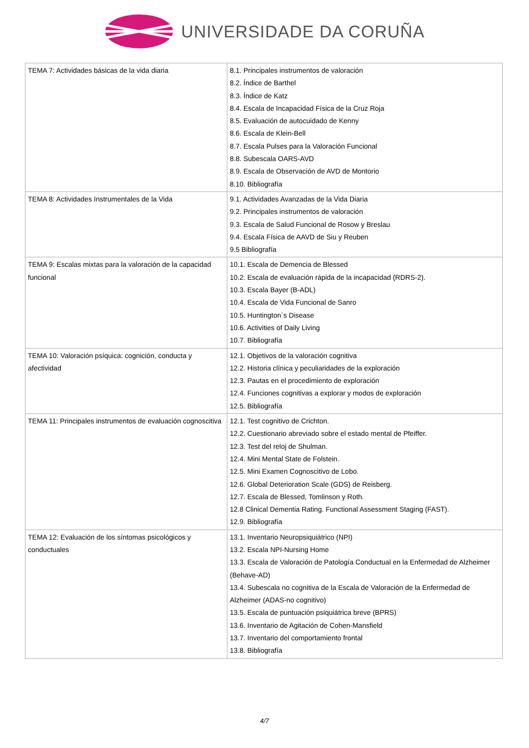UNIVERSIDADE DA CORUÑA
| TEMA 7: Actividades básicas de la vida diaria | 8.1. Principales instrumentos de valoración 8.2. Índice de Barthel 8.3. Índice de Katz 8.4. Escala de Incapacidad Física de la Cruz Roja 8.5. Evaluación de autocuidado de Kenny 8.6. Escala de Klein-Bell 8.7. Escala Pulses para la Valoración Funcional 8.8. Subescala OARS-AVD 8.9. Escala de Observación de AVD de Montorio 8.10. Bibliografía |
| TEMA 8: Actividades Instrumentales de la Vida | 9.1. Actividades Avanzadas de la Vida Diaria 9.2. Principales instrumentos de valoración 9.3. Escala de Salud Funcional de Rosow y Breslau 9.4. Escala Física de AAVD de Siu y Reuben 9.5 Bibliografía |
| TEMA 9: Escalas mixtas para la valoración de la capacidad funcional | 10.1. Escala de Demencia de Blessed 10.2. Escala de evaluación rápida de la incapacidad (RDRS-2). 10.3. Escala Bayer (B-ADL) 10.4. Escala de Vida Funcional de Sanro 10.5. Huntington´s Disease 10.6. Activities of Daily Living 10.7. Bibliografía |
| TEMA 10: Valoración psíquica: cognición, conducta y afectividad | 12.1. Objetivos de la valoración cognitiva 12.2. Historia clínica y peculiaridades de la exploración 12.3. Pautas en el procedimiento de exploración 12.4. Funciones cognitivas a explorar y modos de exploración 12.5. Bibliografía |
| TEMA 11: Principales instrumentos de evaluación cognoscitiva | 12.1. Test cognitivo de Crichton. 12.2. Cuestionario abreviado sobre el estado mental de Pfeiffer. 12.3. Test del reloj de Shulman. 12.4. Mini Mental State de Folstein. 12.5. Mini Examen Cognoscitivo de Lobo. 12.6. Global Deterioration Scale (GDS) de Reisberg. 12.7. Escala de Blessed, Tomlinson y Roth. 12.8 Clinical Dementia Rating. Functional Assessment Staging (FAST). 12.9. Bibliografía |
| TEMA 12: Evaluación de los síntomas psicológicos y conductuales | 13.1. Inventario Neuropsiquiátrico (NPI) 13.2. Escala NPI-Nursing Home 13.3. Escala de Valoración de Patología Conductual en la Enfermedad de Alzheimer (Behave-AD) 13.4. Subescala no cognitiva de la Escala de Valoración de la Enfermedad de Alzheimer (ADAS-no cognitivo) 13.5. Escala de puntuación psiquiátrica breve (BPRS) 13.6. Inventario de Agitación de Cohen-Mansfield 13.7. Inventario del comportamiento frontal 13.8. Bibliografía |
4/7